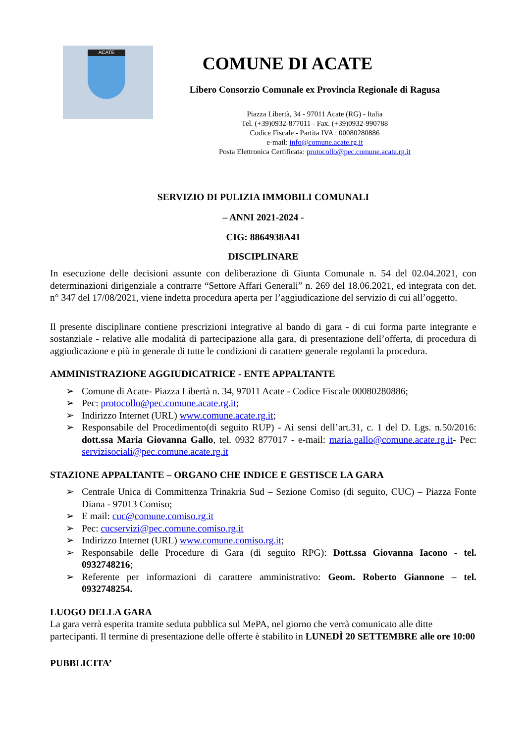ACATE
COMUNE DI ACATE
Libero Consorzio Comunale ex Provincia Regionale di Ragusa
Piazza Libertà, 34 - 97011 Acate (RG) - Italia
Tel. (+39)0932-877011 - Fax. (+39)0932-990788
Codice Fiscale - Partita IVA : 00080280886
e-mail: info@comune.acate.rg.it
Posta Elettronica Certificata: protocollo@pec.comune.acate.rg.it
SERVIZIO DI PULIZIA IMMOBILI COMUNALI
– ANNI 2021-2024 -
CIG: 8864938A41
DISCIPLINARE
In esecuzione delle decisioni assunte con deliberazione di Giunta Comunale n. 54 del 02.04.2021, con determinazioni dirigenziale a contrarre “Settore Affari Generali” n. 269 del 18.06.2021, ed integrata con det. n° 347 del 17/08/2021, viene indetta procedura aperta per l’aggiudicazione del servizio di cui all’oggetto.
Il presente disciplinare contiene prescrizioni integrative al bando di gara - di cui forma parte integrante e sostanziale - relative alle modalità di partecipazione alla gara, di presentazione dell’offerta, di procedura di aggiudicazione e più in generale di tutte le condizioni di carattere generale regolanti la procedura.
AMMINISTRAZIONE AGGIUDICATRICE - ENTE APPALTANTE
➢ Comune di Acate- Piazza Libertà n. 34, 97011 Acate - Codice Fiscale 00080280886;
➢ Pec: protocollo@pec.comune.acate.rg.it;
➢ Indirizzo Internet (URL) www.comune.acate.rg.it;
➢ Responsabile del Procedimento(di seguito RUP) - Ai sensi dell’art.31, c. 1 del D. Lgs. n.50/2016: dott.ssa Maria Giovanna Gallo, tel. 0932 877017 - e-mail: maria.gallo@comune.acate.rg.it- Pec: servizisociali@pec.comune.acate.rg.it
STAZIONE APPALTANTE – ORGANO CHE INDICE E GESTISCE LA GARA
➢ Centrale Unica di Committenza Trinakria Sud – Sezione Comiso (di seguito, CUC) – Piazza Fonte Diana - 97013 Comiso;
➢ E mail: cuc@comune.comiso.rg.it
➢ Pec: cucservizi@pec.comune.comiso.rg.it
➢ Indirizzo Internet (URL) www.comune.comiso.rg.it;
➢ Responsabile delle Procedure di Gara (di seguito RPG): Dott.ssa Giovanna Iacono - tel. 0932748216;
➢ Referente per informazioni di carattere amministrativo: Geom. Roberto Giannone – tel. 0932748254.
LUOGO DELLA GARA
La gara verrà esperita tramite seduta pubblica sul MePA, nel giorno che verrà comunicato alle ditte partecipanti. Il termine di presentazione delle offerte è stabilito in LUNEDÌ 20 SETTEMBRE alle ore 10:00
PUBBLICITA’